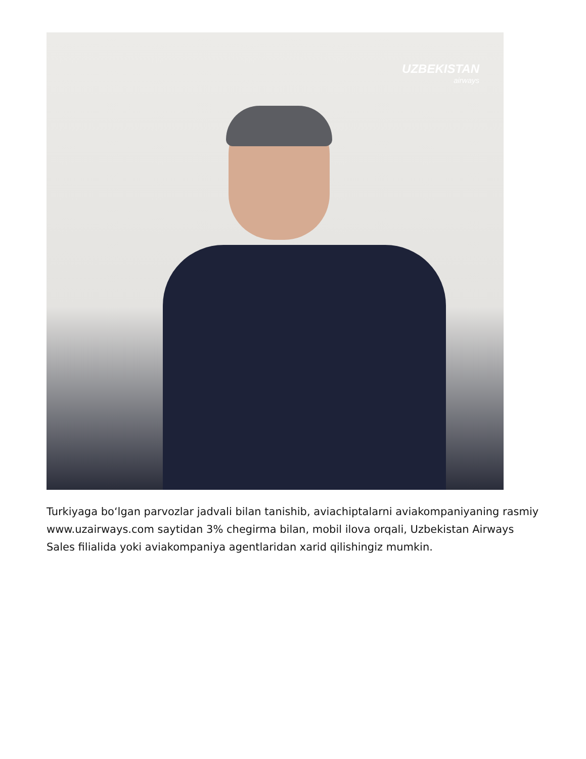UZBEKISTAN
airways
Turkiyaga bo‘lgan parvozlar jadvali bilan tanishib, aviachiptalarni aviakompaniyaning rasmiy www.uzairways.com saytidan 3% chegirma bilan, mobil ilova orqali, Uzbekistan Airways Sales filialida yoki aviakompaniya agentlaridan xarid qilishingiz mumkin.